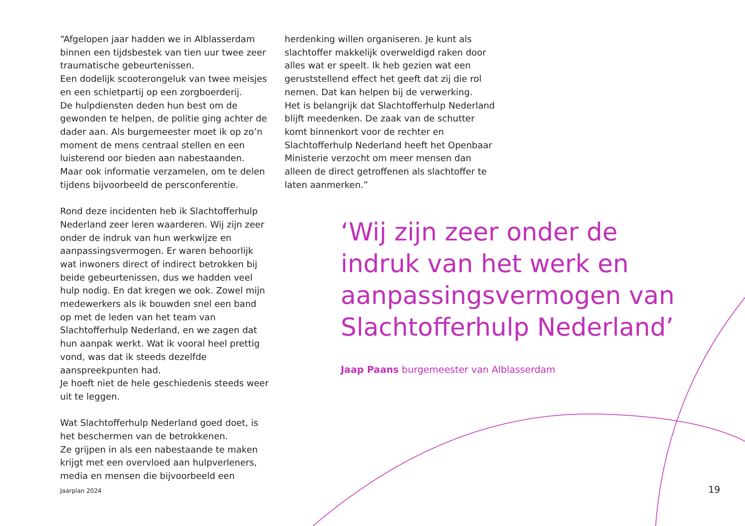“Afgelopen jaar hadden we in Alblasserdam binnen een tijdsbestek van tien uur twee zeer traumatische gebeurtenissen.
Een dodelijk scooterongeluk van twee meisjes en een schietpartij op een zorgboerderij.
De hulpdiensten deden hun best om de gewonden te helpen, de politie ging achter de dader aan. Als burgemeester moet ik op zo’n moment de mens centraal stellen en een luisterend oor bieden aan nabestaanden.
Maar ook informatie verzamelen, om te delen tijdens bijvoorbeeld de persconferentie.
Rond deze incidenten heb ik Slachtofferhulp Nederland zeer leren waarderen. Wij zijn zeer onder de indruk van hun werkwijze en aanpassingsvermogen. Er waren behoorlijk wat inwoners direct of indirect betrokken bij beide gebeurtenissen, dus we hadden veel hulp nodig. En dat kregen we ook. Zowel mijn medewerkers als ik bouwden snel een band op met de leden van het team van Slachtofferhulp Nederland, en we zagen dat hun aanpak werkt. Wat ik vooral heel prettig vond, was dat ik steeds dezelfde aanspreekpunten had.
Je hoeft niet de hele geschiedenis steeds weer uit te leggen.
Wat Slachtofferhulp Nederland goed doet, is het beschermen van de betrokkenen.
Ze grijpen in als een nabestaande te maken krijgt met een overvloed aan hulpverleners, media en mensen die bijvoorbeeld een
herdenking willen organiseren. Je kunt als slachtoffer makkelijk overweldigd raken door alles wat er speelt. Ik heb gezien wat een geruststellend effect het geeft dat zij die rol nemen. Dat kan helpen bij de verwerking.
Het is belangrijk dat Slachtofferhulp Nederland blijft meedenken. De zaak van de schutter komt binnenkort voor de rechter en Slachtofferhulp Nederland heeft het Openbaar Ministerie verzocht om meer mensen dan alleen de direct getroffenen als slachtoffer te laten aanmerken.”
‘Wij zijn zeer onder de indruk van het werk en aanpassingsvermogen van Slachtofferhulp Nederland’
Jaap Paans burgemeester van Alblasserdam
Jaarplan 2024 19